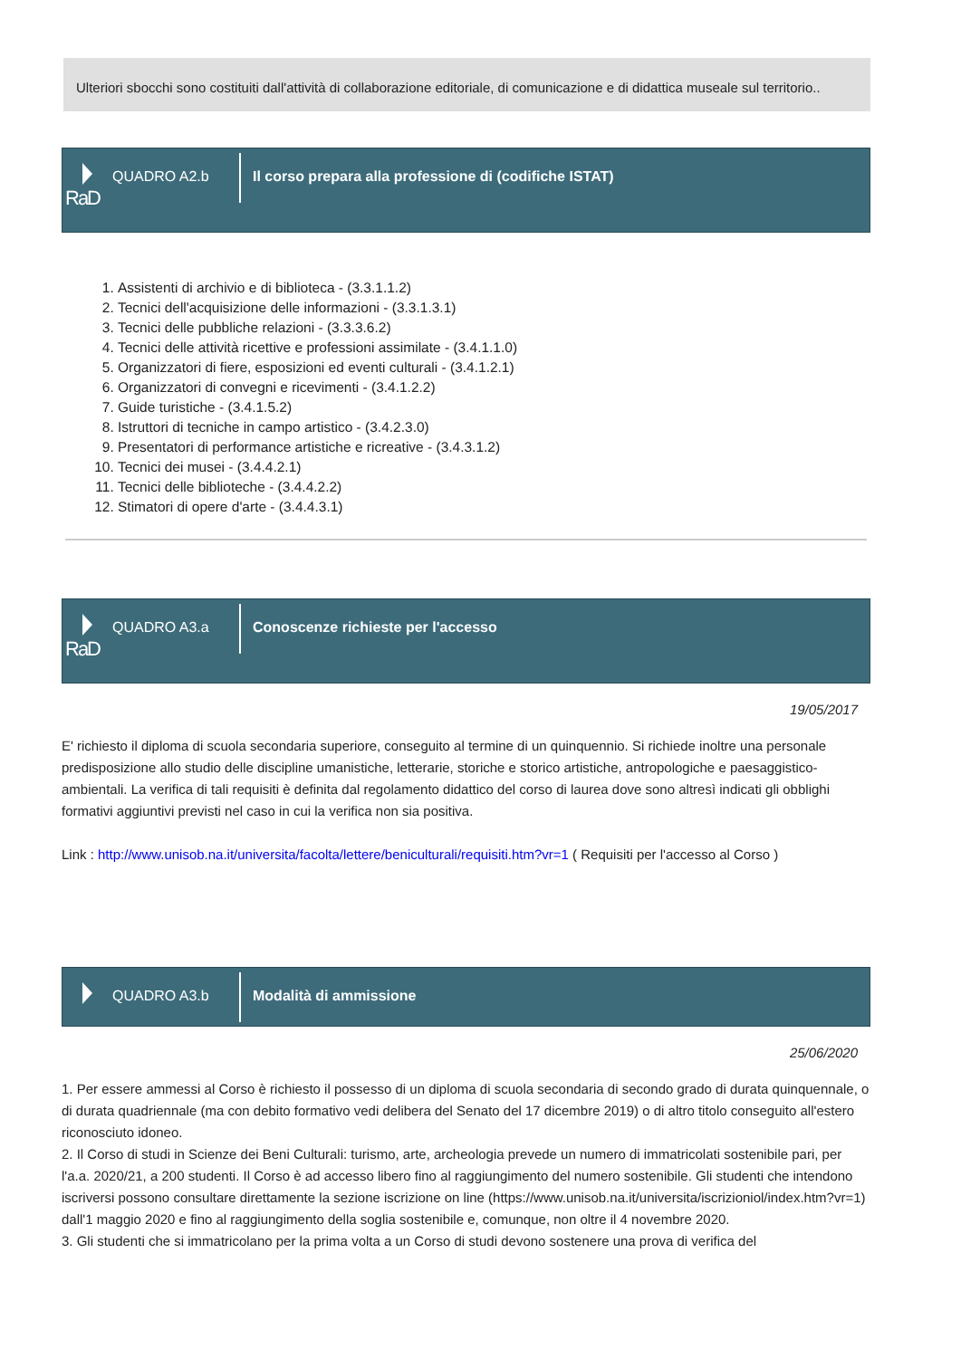Ulteriori sbocchi sono costituiti dall'attività di collaborazione editoriale, di comunicazione e di didattica museale sul territorio..
QUADRO A2.b
RaD
Il corso prepara alla professione di (codifiche ISTAT)
1. Assistenti di archivio e di biblioteca - (3.3.1.1.2)
2. Tecnici dell'acquisizione delle informazioni - (3.3.1.3.1)
3. Tecnici delle pubbliche relazioni - (3.3.3.6.2)
4. Tecnici delle attività ricettive e professioni assimilate - (3.4.1.1.0)
5. Organizzatori di fiere, esposizioni ed eventi culturali - (3.4.1.2.1)
6. Organizzatori di convegni e ricevimenti - (3.4.1.2.2)
7. Guide turistiche - (3.4.1.5.2)
8. Istruttori di tecniche in campo artistico - (3.4.2.3.0)
9. Presentatori di performance artistiche e ricreative - (3.4.3.1.2)
10. Tecnici dei musei - (3.4.4.2.1)
11. Tecnici delle biblioteche - (3.4.4.2.2)
12. Stimatori di opere d'arte - (3.4.4.3.1)
QUADRO A3.a
RaD
Conoscenze richieste per l'accesso
19/05/2017
E' richiesto il diploma di scuola secondaria superiore, conseguito al termine di un quinquennio. Si richiede inoltre una personale predisposizione allo studio delle discipline umanistiche, letterarie, storiche e storico artistiche, antropologiche e paesaggistico-ambientali. La verifica di tali requisiti è definita dal regolamento didattico del corso di laurea dove sono altresì indicati gli obblighi formativi aggiuntivi previsti nel caso in cui la verifica non sia positiva.
Link : http://www.unisob.na.it/universita/facolta/lettere/beniculturali/requisiti.htm?vr=1 ( Requisiti per l'accesso al Corso )
QUADRO A3.b Modalità di ammissione
25/06/2020
1. Per essere ammessi al Corso è richiesto il possesso di un diploma di scuola secondaria di secondo grado di durata quinquennale, o di durata quadriennale (ma con debito formativo vedi delibera del Senato del 17 dicembre 2019) o di altro titolo conseguito all'estero riconosciuto idoneo.
2. Il Corso di studi in Scienze dei Beni Culturali: turismo, arte, archeologia prevede un numero di immatricolati sostenibile pari, per l'a.a. 2020/21, a 200 studenti. Il Corso è ad accesso libero fino al raggiungimento del numero sostenibile. Gli studenti che intendono iscriversi possono consultare direttamente la sezione iscrizione on line (https://www.unisob.na.it/universita/iscrizioniol/index.htm?vr=1) dall'1 maggio 2020 e fino al raggiungimento della soglia sostenibile e, comunque, non oltre il 4 novembre 2020.
3. Gli studenti che si immatricolano per la prima volta a un Corso di studi devono sostenere una prova di verifica del